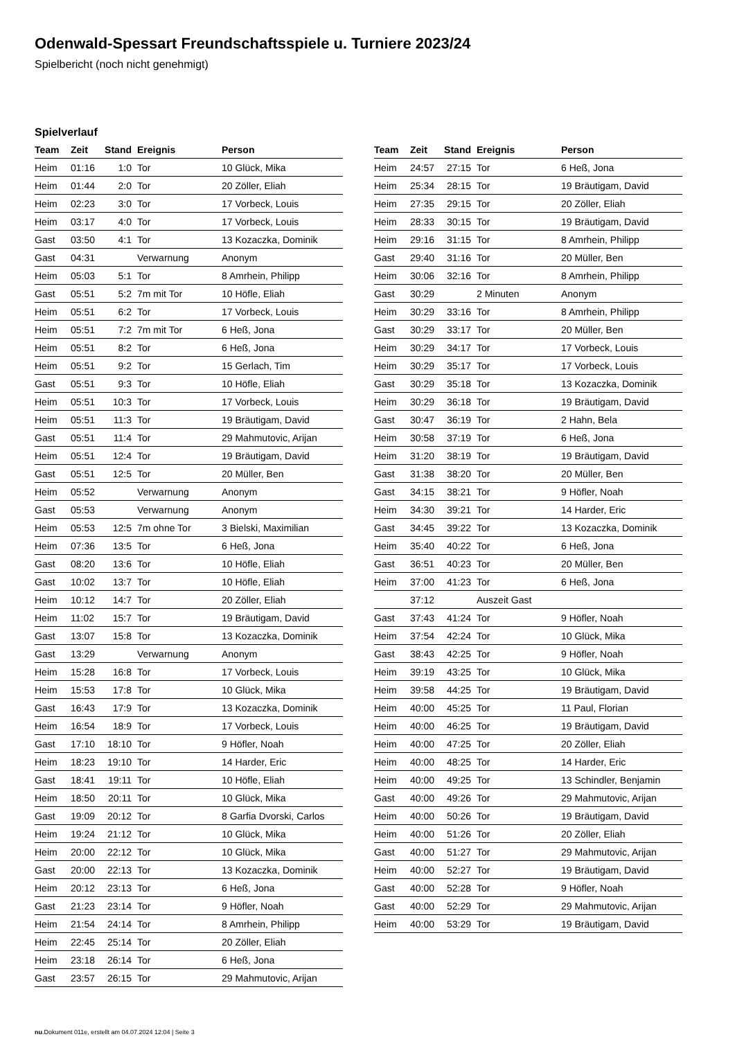Odenwald-Spessart Freundschaftsspiele u. Turniere 2023/24
Spielbericht (noch nicht genehmigt)
Spielverlauf
| Team | Zeit | Stand | Ereignis | Person |
| --- | --- | --- | --- | --- |
| Heim | 01:16 | 1:0 | Tor | 10 Glück, Mika |
| Heim | 01:44 | 2:0 | Tor | 20 Zöller, Eliah |
| Heim | 02:23 | 3:0 | Tor | 17 Vorbeck, Louis |
| Heim | 03:17 | 4:0 | Tor | 17 Vorbeck, Louis |
| Gast | 03:50 | 4:1 | Tor | 13 Kozaczka, Dominik |
| Gast | 04:31 | | Verwarnung | Anonym |
| Heim | 05:03 | 5:1 | Tor | 8 Amrhein, Philipp |
| Gast | 05:51 | 5:2 | 7m mit Tor | 10 Höfle, Eliah |
| Heim | 05:51 | 6:2 | Tor | 17 Vorbeck, Louis |
| Heim | 05:51 | 7:2 | 7m mit Tor | 6 Heß, Jona |
| Heim | 05:51 | 8:2 | Tor | 6 Heß, Jona |
| Heim | 05:51 | 9:2 | Tor | 15 Gerlach, Tim |
| Gast | 05:51 | 9:3 | Tor | 10 Höfle, Eliah |
| Heim | 05:51 | 10:3 | Tor | 17 Vorbeck, Louis |
| Heim | 05:51 | 11:3 | Tor | 19 Bräutigam, David |
| Gast | 05:51 | 11:4 | Tor | 29 Mahmutovic, Arijan |
| Heim | 05:51 | 12:4 | Tor | 19 Bräutigam, David |
| Gast | 05:51 | 12:5 | Tor | 20 Müller, Ben |
| Heim | 05:52 | | Verwarnung | Anonym |
| Gast | 05:53 | | Verwarnung | Anonym |
| Heim | 05:53 | 12:5 | 7m ohne Tor | 3 Bielski, Maximilian |
| Heim | 07:36 | 13:5 | Tor | 6 Heß, Jona |
| Gast | 08:20 | 13:6 | Tor | 10 Höfle, Eliah |
| Gast | 10:02 | 13:7 | Tor | 10 Höfle, Eliah |
| Heim | 10:12 | 14:7 | Tor | 20 Zöller, Eliah |
| Heim | 11:02 | 15:7 | Tor | 19 Bräutigam, David |
| Gast | 13:07 | 15:8 | Tor | 13 Kozaczka, Dominik |
| Gast | 13:29 | | Verwarnung | Anonym |
| Heim | 15:28 | 16:8 | Tor | 17 Vorbeck, Louis |
| Heim | 15:53 | 17:8 | Tor | 10 Glück, Mika |
| Gast | 16:43 | 17:9 | Tor | 13 Kozaczka, Dominik |
| Heim | 16:54 | 18:9 | Tor | 17 Vorbeck, Louis |
| Gast | 17:10 | 18:10 | Tor | 9 Höfler, Noah |
| Heim | 18:23 | 19:10 | Tor | 14 Harder, Eric |
| Gast | 18:41 | 19:11 | Tor | 10 Höfle, Eliah |
| Heim | 18:50 | 20:11 | Tor | 10 Glück, Mika |
| Gast | 19:09 | 20:12 | Tor | 8 Garfia Dvorski, Carlos |
| Heim | 19:24 | 21:12 | Tor | 10 Glück, Mika |
| Heim | 20:00 | 22:12 | Tor | 10 Glück, Mika |
| Gast | 20:00 | 22:13 | Tor | 13 Kozaczka, Dominik |
| Heim | 20:12 | 23:13 | Tor | 6 Heß, Jona |
| Gast | 21:23 | 23:14 | Tor | 9 Höfler, Noah |
| Heim | 21:54 | 24:14 | Tor | 8 Amrhein, Philipp |
| Heim | 22:45 | 25:14 | Tor | 20 Zöller, Eliah |
| Heim | 23:18 | 26:14 | Tor | 6 Heß, Jona |
| Gast | 23:57 | 26:15 | Tor | 29 Mahmutovic, Arijan |
| Team | Zeit | Stand | Ereignis | Person |
| --- | --- | --- | --- | --- |
| Heim | 24:57 | 27:15 | Tor | 6 Heß, Jona |
| Heim | 25:34 | 28:15 | Tor | 19 Bräutigam, David |
| Heim | 27:35 | 29:15 | Tor | 20 Zöller, Eliah |
| Heim | 28:33 | 30:15 | Tor | 19 Bräutigam, David |
| Heim | 29:16 | 31:15 | Tor | 8 Amrhein, Philipp |
| Gast | 29:40 | 31:16 | Tor | 20 Müller, Ben |
| Heim | 30:06 | 32:16 | Tor | 8 Amrhein, Philipp |
| Gast | 30:29 | | 2 Minuten | Anonym |
| Heim | 30:29 | 33:16 | Tor | 8 Amrhein, Philipp |
| Gast | 30:29 | 33:17 | Tor | 20 Müller, Ben |
| Heim | 30:29 | 34:17 | Tor | 17 Vorbeck, Louis |
| Heim | 30:29 | 35:17 | Tor | 17 Vorbeck, Louis |
| Gast | 30:29 | 35:18 | Tor | 13 Kozaczka, Dominik |
| Heim | 30:29 | 36:18 | Tor | 19 Bräutigam, David |
| Gast | 30:47 | 36:19 | Tor | 2 Hahn, Bela |
| Heim | 30:58 | 37:19 | Tor | 6 Heß, Jona |
| Heim | 31:20 | 38:19 | Tor | 19 Bräutigam, David |
| Gast | 31:38 | 38:20 | Tor | 20 Müller, Ben |
| Gast | 34:15 | 38:21 | Tor | 9 Höfler, Noah |
| Heim | 34:30 | 39:21 | Tor | 14 Harder, Eric |
| Gast | 34:45 | 39:22 | Tor | 13 Kozaczka, Dominik |
| Heim | 35:40 | 40:22 | Tor | 6 Heß, Jona |
| Gast | 36:51 | 40:23 | Tor | 20 Müller, Ben |
| Heim | 37:00 | 41:23 | Tor | 6 Heß, Jona |
| | 37:12 | | Auszeit Gast | |
| Gast | 37:43 | 41:24 | Tor | 9 Höfler, Noah |
| Heim | 37:54 | 42:24 | Tor | 10 Glück, Mika |
| Gast | 38:43 | 42:25 | Tor | 9 Höfler, Noah |
| Heim | 39:19 | 43:25 | Tor | 10 Glück, Mika |
| Heim | 39:58 | 44:25 | Tor | 19 Bräutigam, David |
| Heim | 40:00 | 45:25 | Tor | 11 Paul, Florian |
| Heim | 40:00 | 46:25 | Tor | 19 Bräutigam, David |
| Heim | 40:00 | 47:25 | Tor | 20 Zöller, Eliah |
| Heim | 40:00 | 48:25 | Tor | 14 Harder, Eric |
| Heim | 40:00 | 49:25 | Tor | 13 Schindler, Benjamin |
| Gast | 40:00 | 49:26 | Tor | 29 Mahmutovic, Arijan |
| Heim | 40:00 | 50:26 | Tor | 19 Bräutigam, David |
| Heim | 40:00 | 51:26 | Tor | 20 Zöller, Eliah |
| Gast | 40:00 | 51:27 | Tor | 29 Mahmutovic, Arijan |
| Heim | 40:00 | 52:27 | Tor | 19 Bräutigam, David |
| Gast | 40:00 | 52:28 | Tor | 9 Höfler, Noah |
| Gast | 40:00 | 52:29 | Tor | 29 Mahmutovic, Arijan |
| Heim | 40:00 | 53:29 | Tor | 19 Bräutigam, David |
nu.Dokument 011e, erstellt am 04.07.2024 12:04 | Seite 3